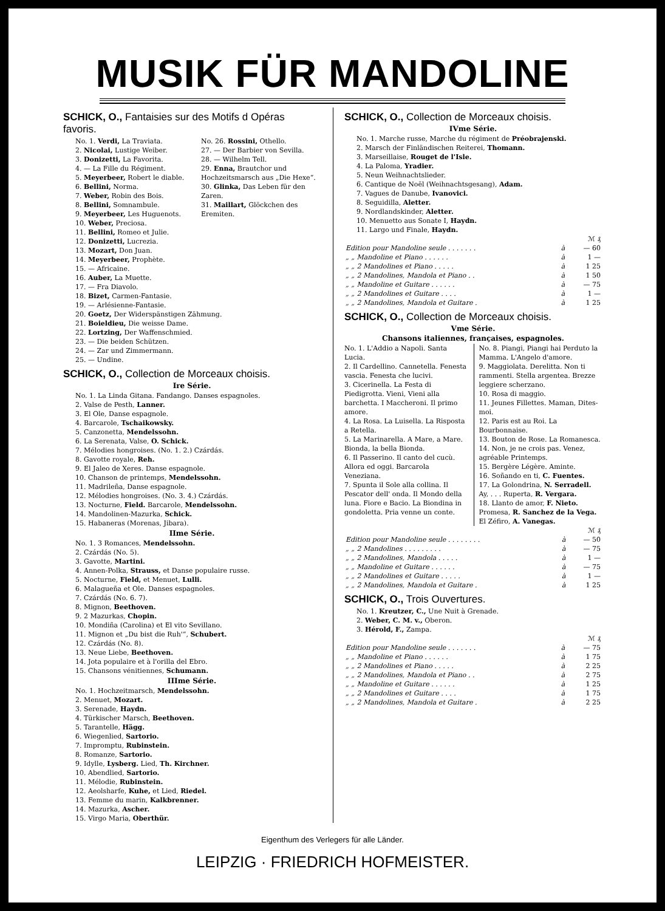MUSIK FÜR MANDOLINE
SCHICK, O., Fantaisies sur des Motifs d Opéras favoris.
No. 1. Verdi, La Traviata.
2. Nicolai, Lustige Weiber.
3. Donizetti, La Favorita.
4. — La Fille du Régiment.
5. Meyerbeer, Robert le diable.
6. Bellini, Norma.
7. Weber, Robin des Bois.
8. Bellini, Somnambule.
9. Meyerbeer, Les Huguenots.
10. Weber, Preciosa.
11. Bellini, Romeo et Julie.
No. 26. Rossini, Othello.
27. — Der Barbier von Sevilla.
28. — Wilhelm Tell.
29. Enna, Brautchor und Hochzeitsmarsch aus „Die Hexe“.
30. Glinka, Das Leben für den Zaren.
31. Maillart, Glöckchen des Eremiten.
12. Donizetti, Lucrezia.
13. Mozart, Don Juan.
14. Meyerbeer, Prophète.
15. — Africaine.
16. Auber, La Muette.
17. — Fra Diavolo.
18. Bizet, Carmen-Fantasie.
19. — Arlésienne-Fantasie.
20. Goetz, Der Widerspänstigen Zähmung.
21. Boieldieu, Die weisse Dame.
22. Lortzing, Der Waffenschmied.
23. — Die beiden Schützen.
24. — Zar und Zimmermann.
25. — Undine.
SCHICK, O., Collection de Morceaux choisis.
Ire Série.
No. 1. La Linda Gitana. Fandango. Danses espagnoles.
2. Valse de Pesth, Lanner.
3. El Ole, Danse espagnole.
4. Barcarole, Tschaikowsky.
5. Canzonetta, Mendelssohn.
6. La Serenata, Valse, O. Schick.
7. Mélodies hongroises. (No. 1. 2.) Czárdás.
8. Gavotte royale, Reh.
9. El Jaleo de Xeres. Danse espagnole.
10. Chanson de printemps, Mendelssohn.
11. Madrileña, Danse espagnole.
12. Mélodies hongroises. (No. 3. 4.) Czárdás.
13. Nocturne, Field. Barcarole, Mendelssohn.
14. Mandolinen-Mazurka, Schick.
15. Habaneras (Morenas, Jibara).
IIme Série.
No. 1. 3 Romances, Mendelssohn.
2. Czárdás (No. 5).
3. Gavotte, Martini.
4. Annen-Polka, Strauss, et Danse populaire russe.
5. Nocturne, Field, et Menuet, Lulli.
6. Malagueña et Ole. Danses espagnoles.
7. Czárdás (No. 6. 7).
8. Mignon, Beethoven.
9. 2 Mazurkas, Chopin.
10. Mondiña (Carolina) et El vito Sevillano.
11. Mignon et „Du bist die Ruh'“, Schubert.
12. Czárdás (No. 8).
13. Neue Liebe, Beethoven.
14. Jota populaire et à l'orilla del Ebro.
15. Chansons vénitiennes, Schumann.
IIIme Série.
No. 1. Hochzeitmarsch, Mendelssohn.
2. Menuet, Mozart.
3. Serenade, Haydn.
4. Türkischer Marsch, Beethoven.
5. Tarantelle, Hägg.
6. Wiegenlied, Sartorio.
7. Impromptu, Rubinstein.
8. Romanze, Sartorio.
9. Idylle, Lysberg. Lied, Th. Kirchner.
10. Abendlied, Sartorio.
11. Mélodie, Rubinstein.
12. Aeolsharfe, Kuhe, et Lied, Riedel.
13. Femme du marin, Kalkbrenner.
14. Mazurka, Ascher.
15. Virgo Maria, Oberthür.
SCHICK, O., Collection de Morceaux choisis.
IVme Série.
No. 1. Marche russe, Marche du régiment de Préobrajenski.
2. Marsch der Finländischen Reiterei, Thomann.
3. Marseillaise, Rouget de l'Isle.
4. La Paloma, Yradier.
5. Neun Weihnachtslieder.
6. Cantique de Noël (Weihnachtsgesang), Adam.
7. Vagues de Danube, Ivanovici.
8. Seguidilla, Aletter.
9. Nordlandskinder, Aletter.
10. Menuetto aus Sonate I, Haydn.
11. Largo und Finale, Haydn.
| | | ℳ ₰ |
| Edition pour Mandoline seule . . . . . . . | à | — 60 |
| „ „ Mandoline et Piano . . . . . . | à | 1 — |
| „ „ 2 Mandolines et Piano . . . . . | à | 1 25 |
| „ „ 2 Mandolines, Mandola et Piano . . | à | 1 50 |
| „ „ Mandoline et Guitare . . . . . . | à | — 75 |
| „ „ 2 Mandolines et Guitare . . . . | à | 1 — |
| „ „ 2 Mandolines, Mandola et Guitare . | à | 1 25 |
SCHICK, O., Collection de Morceaux choisis.
Vme Série.
Chansons italiennes, françaises, espagnoles.
No. 1. L'Addio a Napoli. Santa Lucia.
2. Il Cardellino. Cannetella. Fenesta vascia. Fenesta che lucivi.
3. Cicerinella. La Festa di Piedigrotta. Vieni, Vieni alla barchetta. I Maccheroni. Il primo amore.
4. La Rosa. La Luisella. La Risposta a Retella.
5. La Marinarella. A Mare, a Mare. Bionda, la bella Bionda.
6. Il Passerino. Il canto del cucù. Allora ed oggi. Barcarola Veneziana.
7. Spunta il Sole alla collina. Il Pescator dell' onda. Il Mondo della luna. Fiore e Bacio. La Biondina in gondoletta. Pria venne un conte.
No. 8. Piangi, Piangi hai Perduto la Mamma. L'Angelo d'amore.
9. Maggiolata. Derelitta. Non ti rammenti. Stella argentea. Brezze leggiere scherzano.
10. Rosa di maggio.
11. Jeunes Fillettes. Maman, Dites-moi.
12. Paris est au Roi. La Bourbonnaise.
13. Bouton de Rose. La Romanesca.
14. Non, je ne crois pas. Venez, agréable Printemps.
15. Bergère Légère. Aminte.
16. Soñando en ti, C. Fuentes.
17. La Golondrina, N. Serradell. Ay, . . . Ruperta, R. Vergara.
18. Llanto de amor, F. Nieto. Promesa, R. Sanchez de la Vega. El Zéfiro, A. Vanegas.
| | | ℳ ₰ |
| Edition pour Mandoline seule . . . . . . . . | à | — 50 |
| „ „ 2 Mandolines . . . . . . . . . | à | — 75 |
| „ „ 2 Mandolines, Mandola . . . . . | à | 1 — |
| „ „ Mandoline et Guitare . . . . . . | à | — 75 |
| „ „ 2 Mandolines et Guitare . . . . . | à | 1 — |
| „ „ 2 Mandolines, Mandola et Guitare . | à | 1 25 |
SCHICK, O., Trois Ouvertures.
No. 1. Kreutzer, C., Une Nuit à Grenade.
2. Weber, C. M. v., Oberon.
3. Hérold, F., Zampa.
| | | ℳ ₰ |
| Edition pour Mandoline seule . . . . . . . | à | — 75 |
| „ „ Mandoline et Piano . . . . . . | à | 1 75 |
| „ „ 2 Mandolines et Piano . . . . . | à | 2 25 |
| „ „ 2 Mandolines, Mandola et Piano . . | à | 2 75 |
| „ „ Mandoline et Guitare . . . . . . | à | 1 25 |
| „ „ 2 Mandolines et Guitare . . . . | à | 1 75 |
| „ „ 2 Mandolines, Mandola et Guitare . | à | 2 25 |
Eigenthum des Verlegers für alle Länder.
LEIPZIG · FRIEDRICH HOFMEISTER.